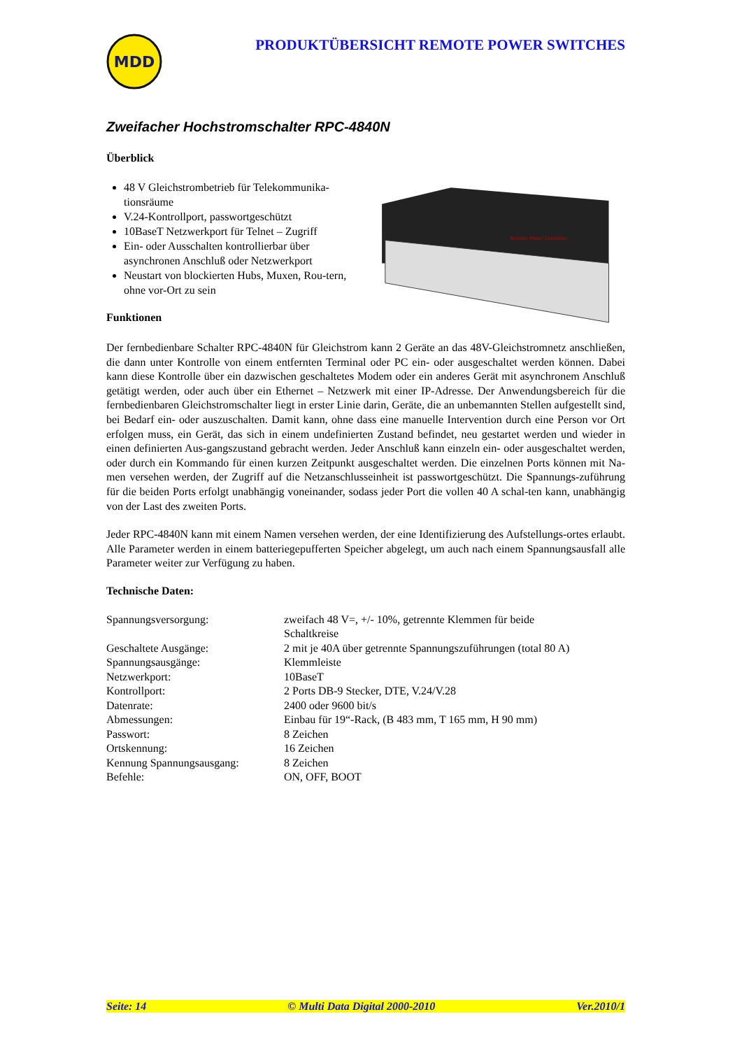MDD
PRODUKTÜBERSICHT REMOTE POWER SWITCHES
Zweifacher Hochstromschalter RPC-4840N
Überblick
48 V Gleichstrombetrieb für Telekommunika-tionsräume
V.24-Kontrollport, passwortgeschützt
10BaseT Netzwerkport für Telnet – Zugriff
Ein- oder Ausschalten kontrollierbar über asynchronen Anschluß oder Netzwerkport
Neustart von blockierten Hubs, Muxen, Rou-tern, ohne vor-Ort zu sein
Funktionen
Remote Power Controller
Der fernbedienbare Schalter RPC-4840N für Gleichstrom kann 2 Geräte an das 48V-Gleichstromnetz anschließen, die dann unter Kontrolle von einem entfernten Terminal oder PC ein- oder ausgeschaltet werden können. Dabei kann diese Kontrolle über ein dazwischen geschaltetes Modem oder ein anderes Gerät mit asynchronem Anschluß getätigt werden, oder auch über ein Ethernet – Netzwerk mit einer IP-Adresse. Der Anwendungsbereich für die fernbedienbaren Gleichstromschalter liegt in erster Linie darin, Geräte, die an unbemannten Stellen aufgestellt sind, bei Bedarf ein- oder auszuschalten. Damit kann, ohne dass eine manuelle Intervention durch eine Person vor Ort erfolgen muss, ein Gerät, das sich in einem undefinierten Zustand befindet, neu gestartet werden und wieder in einen definierten Aus-gangszustand gebracht werden. Jeder Anschluß kann einzeln ein- oder ausgeschaltet werden, oder durch ein Kommando für einen kurzen Zeitpunkt ausgeschaltet werden. Die einzelnen Ports können mit Na-men versehen werden, der Zugriff auf die Netzanschlusseinheit ist passwortgeschützt. Die Spannungs-zuführung für die beiden Ports erfolgt unabhängig voneinander, sodass jeder Port die vollen 40 A schal-ten kann, unabhängig von der Last des zweiten Ports.
Jeder RPC-4840N kann mit einem Namen versehen werden, der eine Identifizierung des Aufstellungs-ortes erlaubt. Alle Parameter werden in einem batteriegepufferten Speicher abgelegt, um auch nach einem Spannungsausfall alle Parameter weiter zur Verfügung zu haben.
Technische Daten:
| Spannungsversorgung: | zweifach 48 V=, +/- 10%, getrennte Klemmen für beide Schaltkreise |
| Geschaltete Ausgänge: | 2 mit je 40A über getrennte Spannungszuführungen (total 80 A) |
| Spannungsausgänge: | Klemmleiste |
| Netzwerkport: | 10BaseT |
| Kontrollport: | 2 Ports DB-9 Stecker, DTE, V.24/V.28 |
| Datenrate: | 2400 oder 9600 bit/s |
| Abmessungen: | Einbau für 19“-Rack, (B 483 mm, T 165 mm, H 90 mm) |
| Passwort: | 8 Zeichen |
| Ortskennung: | 16 Zeichen |
| Kennung Spannungsausgang: | 8 Zeichen |
| Befehle: | ON, OFF, BOOT |
Seite: 14 © Multi Data Digital 2000-2010 Ver.2010/1